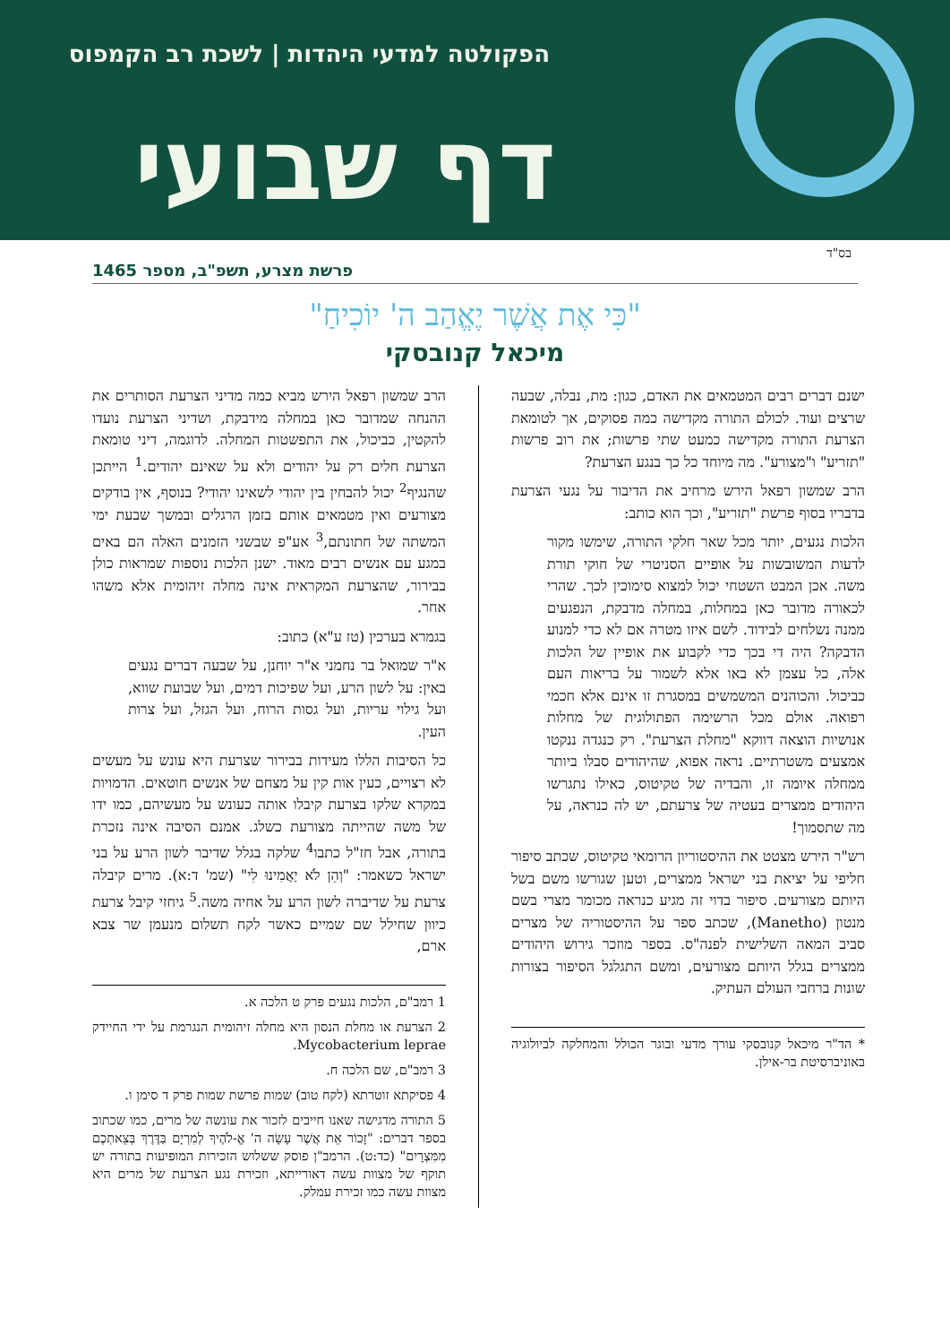הפקולטה למדעי היהדות | לשכת רב הקמפוס
דף שבועי
בס"ד
פרשת מצרע, תשפ"ב, מספר 1465
"כִּי אֶת אֲשֶׁר יֶאֱהַב ה' יוֹכִיחַ"
מיכאל קנובסקי
ישנם דברים רבים המטמאים את האדם, כגון: מת, נבלה, שבעה שרצים ועוד. לכולם התורה מקדישה כמה פסוקים, אך לטומאת הצרעת התורה מקדישה כמעט שתי פרשות; את רוב פרשות "תזריע" ו"מצורע". מה מיוחד כל כך בנגע הצרעת?
הרב שמשון רפאל הירש מרחיב את הדיבור על נגעי הצרעת בדבריו בסוף פרשת "תזריע", וכך הוא כותב:
הלכות נגעים, יותר מכל שאר חלקי התורה, שימשו מקור לדעות המשובשות על אופיים הסניטרי של חוקי תורת משה. אכן המבט השטחי יכול למצוא סימוכין לכך. שהרי לכאורה מדובר כאן במחלות, במחלה מדבקת, הנפגעים ממנה נשלחים לבידוד. לשם איזו מטרה אם לא כדי למנוע הדבקה? היה די בכך כדי לקבוע את אופיין של הלכות אלה, כל עצמן לא באו אלא לשמור על בריאות העם כביכול. והכוהנים המשמשים במסגרת זו אינם אלא חכמי רפואה. אולם מכל הרשימה הפתולוגית של מחלות אנושיות הוצאה דווקא "מחלת הצרעת". רק כנגדה ננקטו אמצעים משטרתיים. נראה אפוא, שהיהודים סבלו ביותר ממחלה איומה זו, והבדיה של טקיטוס, כאילו נתגרשו היהודים ממצרים בעטיה של צרעתם, יש לה כנראה, על מה שתסמוך!
רש"ר הירש מצטט את ההיסטוריון הרומאי טקיטוס, שכתב סיפור חליפי על יציאת בני ישראל ממצרים, וטען שגורשו משם בשל היותם מצורעים. סיפור בדוי זה מגיע כנראה מכומר מצרי בשם מנטון (Manetho), שכתב ספר על ההיסטוריה של מצרים סביב המאה השלישית לפנה"ס. בספר מוזכר גירוש היהודים ממצרים בגלל היותם מצורעים, ומשם התגלגל הסיפור בצורות שונות ברחבי העולם העתיק.
* הד"ר מיכאל קנובסקי עורך מדעי ובוגר הכולל והמחלקה לביולוגיה באוניברסיטת בר-אילן.
הרב שמשון רפאל הירש מביא כמה מדיני הצרעת הסותרים את ההנחה שמדובר כאן במחלה מידבקת, ושדיני הצרעת נועדו להקטין, כביכול, את התפשטות המחלה. לדוגמה, דיני טומאת הצרעת חלים רק על יהודים ולא על שאינם יהודים.<sup>1</sup> הייתכן שהנגיף<sup>2</sup> יכול להבחין בין יהודי לשאינו יהודי? בנוסף, אין בודקים מצורעים ואין מטמאים אותם בזמן הרגלים ובמשך שבעת ימי המשתה של חתונתם,<sup>3</sup> אע"פ שבשני הזמנים האלה הם באים במגע עם אנשים רבים מאוד. ישנן הלכות נוספות שמראות כולן בבירור, שהצרעת המקראית אינה מחלה זיהומית אלא משהו אחר.
בגמרא בערכין (טז ע"א) כתוב:
א"ר שמואל בר נחמני א"ר יוחנן, על שבעה דברים נגעים באין: על לשון הרע, ועל שפיכות דמים, ועל שבועת שווא, ועל גילוי עריות, ועל גסות הרוח, ועל הגזל, ועל צרות העין.
כל הסיבות הללו מעידות בבירור שצרעת היא עונש על מעשים לא רצויים, כעין אות קין על מצחם של אנשים חוטאים. הדמויות במקרא שלקו בצרעת קיבלו אותה כעונש על מעשיהם, כמו ידו של משה שהייתה מצורעת כשלג. אמנם הסיבה אינה נזכרת בתורה, אבל חז"ל כתבו<sup>4</sup> שלקה בגלל שדיבר לשון הרע על בני ישראל כשאמר: "וְהֵן לֹא יַאֲמִינוּ לִי" (שמ' ד:א). מרים קיבלה צרעת על שדיברה לשון הרע על אחיה משה.<sup>5</sup> גיחזי קיבל צרעת כיוון שחילל שם שמיים כאשר לקח תשלום מנעמן שר צבא ארם,
1 רמב"ם, הלכות נגעים פרק ט הלכה א.
2 הצרעת או מחלת הנסון היא מחלה זיהומית הנגרמת על ידי החיידק Mycobacterium leprae.
3 רמב"ם, שם הלכה ח.
4 פסיקתא זוטרתא (לקח טוב) שמות פרשת שמות פרק ד סימן ו.
5 התורה מדגישה שאנו חייבים לזכור את עונשה של מרים, כמו שכתוב בספר דברים: "זָכוֹר אֵת אֲשֶׁר עָשָׂה ה' אֱ-לֹהֶיךָ לְמִרְיָם בַּדֶּרֶךְ בְּצֵאתְכֶם מִמִּצְרָיִם" (כד:ט). הרמב"ן פוסק ששלוש הזכירות המופיעות בתורה יש תוקף של מצוות עשה דאורייתא, וזכירת נגע הצרעת של מרים היא מצוות עשה כמו זכירת עמלק.